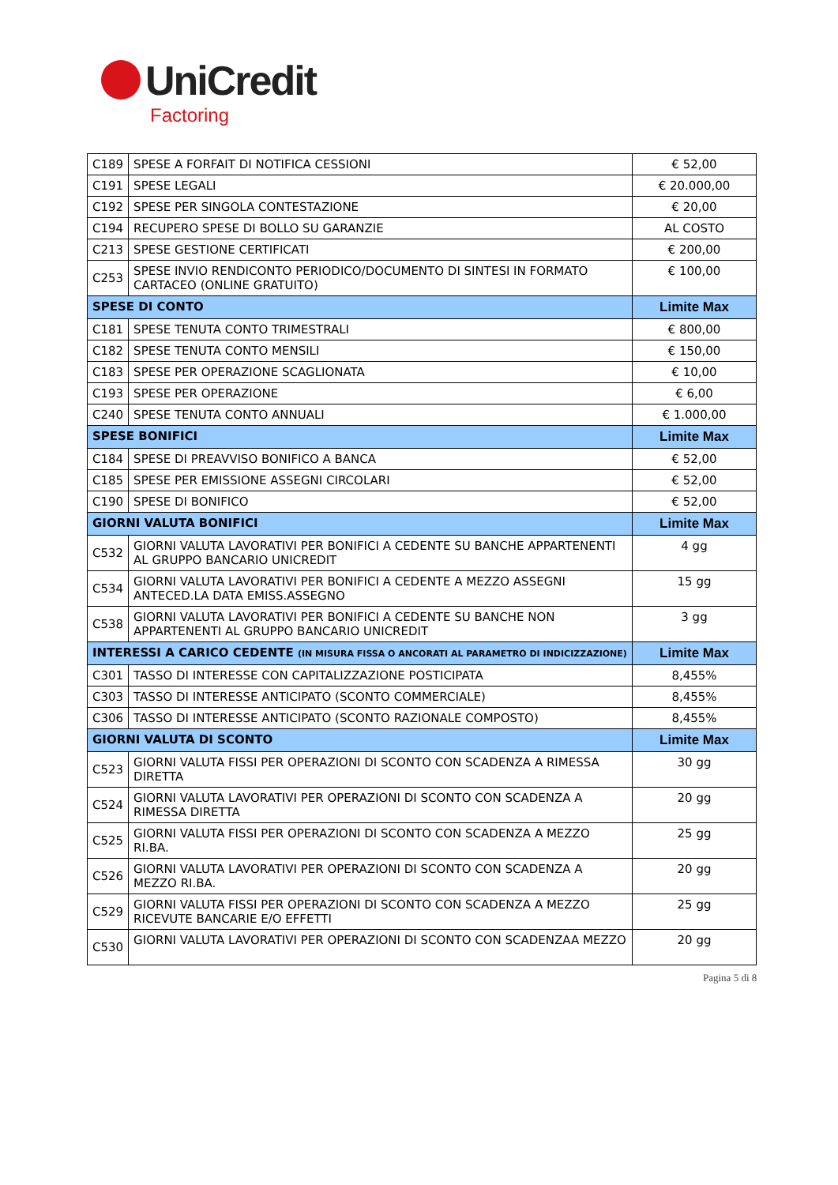UniCredit
Factoring
| C189 | SPESE A FORFAIT DI NOTIFICA CESSIONI | € 52,00 |
| C191 | SPESE LEGALI | € 20.000,00 |
| C192 | SPESE PER SINGOLA CONTESTAZIONE | € 20,00 |
| C194 | RECUPERO SPESE DI BOLLO SU GARANZIE | AL COSTO |
| C213 | SPESE GESTIONE CERTIFICATI | € 200,00 |
| C253 | SPESE INVIO RENDICONTO PERIODICO/DOCUMENTO DI SINTESI IN FORMATO CARTACEO (ONLINE GRATUITO) | € 100,00 |
| SPESE DI CONTO | | Limite Max |
| C181 | SPESE TENUTA CONTO TRIMESTRALI | € 800,00 |
| C182 | SPESE TENUTA CONTO MENSILI | € 150,00 |
| C183 | SPESE PER OPERAZIONE SCAGLIONATA | € 10,00 |
| C193 | SPESE PER OPERAZIONE | € 6,00 |
| C240 | SPESE TENUTA CONTO ANNUALI | € 1.000,00 |
| SPESE BONIFICI | | Limite Max |
| C184 | SPESE DI PREAVVISO BONIFICO A BANCA | € 52,00 |
| C185 | SPESE PER EMISSIONE ASSEGNI CIRCOLARI | € 52,00 |
| C190 | SPESE DI BONIFICO | € 52,00 |
| GIORNI VALUTA BONIFICI | | Limite Max |
| C532 | GIORNI VALUTA LAVORATIVI PER BONIFICI A CEDENTE SU BANCHE APPARTENENTI AL GRUPPO BANCARIO UNICREDIT | 4 gg |
| C534 | GIORNI VALUTA LAVORATIVI PER BONIFICI A CEDENTE A MEZZO ASSEGNI ANTECED.LA DATA EMISS.ASSEGNO | 15 gg |
| C538 | GIORNI VALUTA LAVORATIVI PER BONIFICI A CEDENTE SU BANCHE NON APPARTENENTI AL GRUPPO BANCARIO UNICREDIT | 3 gg |
| INTERESSI A CARICO CEDENTE (IN MISURA FISSA O ANCORATI AL PARAMETRO DI INDICIZZAZIONE) | | Limite Max |
| C301 | TASSO DI INTERESSE CON CAPITALIZZAZIONE POSTICIPATA | 8,455% |
| C303 | TASSO DI INTERESSE ANTICIPATO (SCONTO COMMERCIALE) | 8,455% |
| C306 | TASSO DI INTERESSE ANTICIPATO (SCONTO RAZIONALE COMPOSTO) | 8,455% |
| GIORNI VALUTA DI SCONTO | | Limite Max |
| C523 | GIORNI VALUTA FISSI PER OPERAZIONI DI SCONTO CON SCADENZA A RIMESSA DIRETTA | 30 gg |
| C524 | GIORNI VALUTA LAVORATIVI PER OPERAZIONI DI SCONTO CON SCADENZA A RIMESSA DIRETTA | 20 gg |
| C525 | GIORNI VALUTA FISSI PER OPERAZIONI DI SCONTO CON SCADENZA A MEZZO RI.BA. | 25 gg |
| C526 | GIORNI VALUTA LAVORATIVI PER OPERAZIONI DI SCONTO CON SCADENZA A MEZZO RI.BA. | 20 gg |
| C529 | GIORNI VALUTA FISSI PER OPERAZIONI DI SCONTO CON SCADENZA A MEZZO RICEVUTE BANCARIE E/O EFFETTI | 25 gg |
| C530 | GIORNI VALUTA LAVORATIVI PER OPERAZIONI DI SCONTO CON SCADENZAA MEZZO | 20 gg |
Pagina 5 di 8